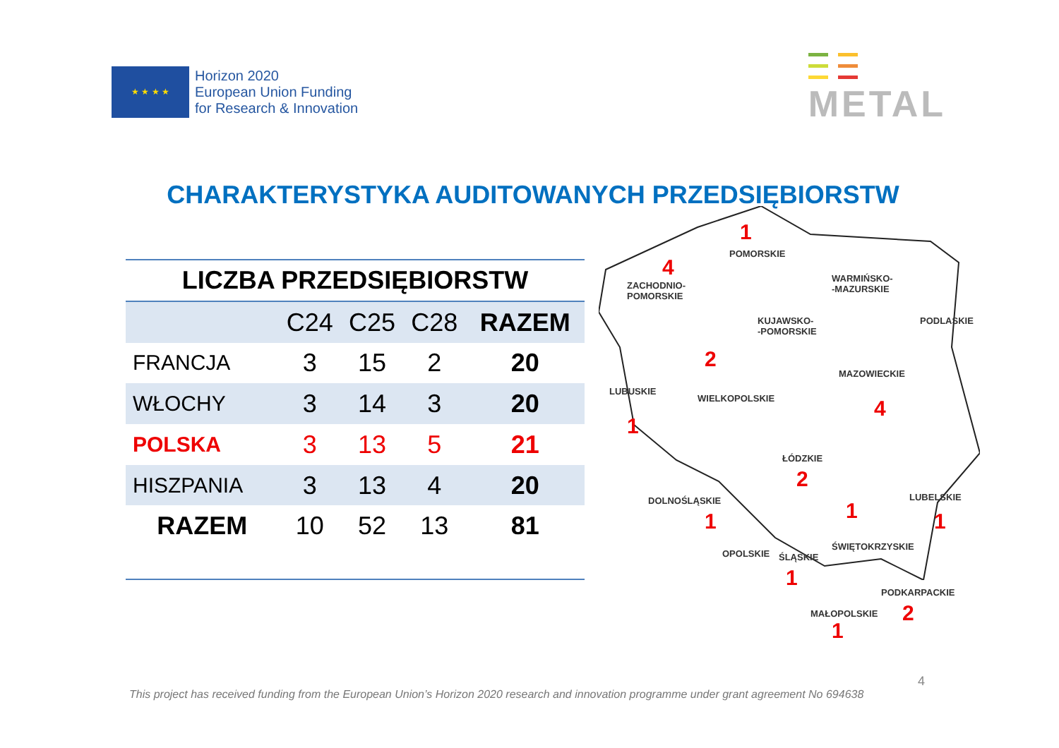★ ★ ★ ★
Horizon 2020
European Union Funding
for Research & Innovation
METAL
CHARAKTERYSTYKA AUDITOWANYCH PRZEDSIĘBIORSTW
| LICZBA PRZEDSIĘBIORSTW | | | | |
| --- | --- | --- | --- | --- |
| | C24 | C25 | C28 | RAZEM |
| FRANCJA | 3 | 15 | 2 | 20 |
| WŁOCHY | 3 | 14 | 3 | 20 |
| POLSKA | 3 | 13 | 5 | 21 |
| HISZPANIA | 3 | 13 | 4 | 20 |
| RAZEM | 10 | 52 | 13 | 81 |
POMORSKIE
1
ZACHODNIO-
POMORSKIE
4
WARMIŃSKO-
-MAZURSKIE
KUJAWSKO-
-POMORSKIE
PODLASKIE
2
MAZOWIECKIE
4
LUBUSKIE
1
WIELKOPOLSKIE
ŁÓDZKIE
2
DOLNOŚLĄSKIE
1
LUBELSKIE
1
1
ŚWIĘTOKRZYSKIE
OPOLSKIE ŚLĄSKIE
1
PODKARPACKIE
2
MAŁOPOLSKIE
1
This project has received funding from the European Union’s Horizon 2020 research and innovation programme under grant agreement No 694638
4